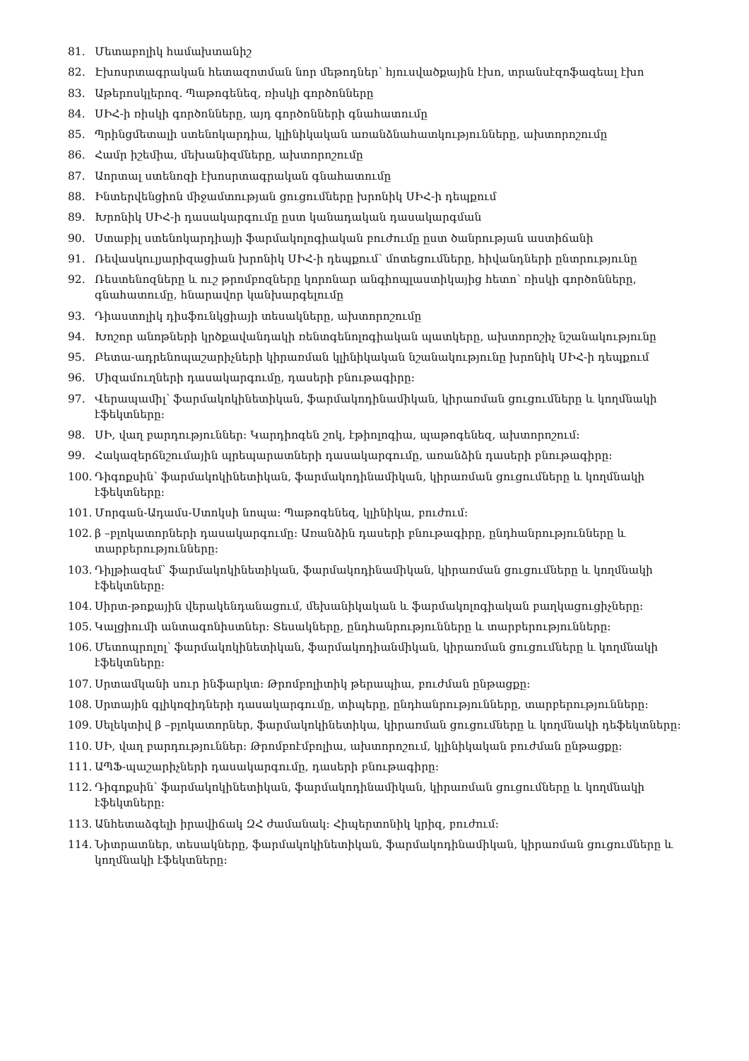81. Մետաբոլիկ համախտանիշ
82. Էխոսրտագրական հետազոտման նոր մեթոդներ՝ հյուսվածքային էխո, տրանսէզոֆագեալ էխո
83. Աթերոսկլերոզ. Պաթոգենեզ, ռիսկի գործոնները
84. ՍԻՀ-ի ռիսկի գործոնները, այդ գործոնների գնահատումը
85. Պրինցմետալի ստենոկարդիա, կլինիկական առանձնահատկությունները, ախտորոշումը
86. Համր իշեմիա, մեխանիզմները, ախտորոշումը
87. Աորտալ ստենոզի էխոսրտագրական գնահատումը
88. Ինտերվենցիոն միջամտության ցուցումները խրոնիկ ՍԻՀ-ի դեպքում
89. Խրոնիկ ՍԻՀ-ի դասակարգումը ըստ կանադական դասակարգման
90. Ստաբիլ ստենոկարդիայի ֆարմակոլոգիական բուժումը ըստ ծանրության աստիճանի
91. Ռեվասկուլյարիզացիան խրոնիկ ՍԻՀ-ի դեպքում՝ մոտեցումները, հիվանդների ընտրությունը
92. Ռեստենոզները և ուշ թրոմբոզները կորոնար անգիոպլաստիկայից հետո՝ ռիսկի գործոնները, գնահատումը, հնարավոր կանխարգելումը
93. Դիաստոլիկ դիսֆունկցիայի տեսակները, ախտորոշումը
94. Խոշոր անոթների կրծքավանդակի ռենտգենոլոգիական պատկերը, ախտորոշիչ նշանակությունը
95. Բետա-ադրենոպաշարիչների կիրառման կլինիկական նշանակությունը խրոնիկ ՍԻՀ-ի դեպքում
96. Միզամուղների դասակարգումը, դասերի բնութագիրը:
97. Վերապամիլ՝ ֆարմակոկինետիկան, ֆարմակոդինամիկան, կիրառման ցուցումները և կողմնակի էֆեկտները:
98. ՍԻ, վաղ բարդություններ: Կարդիոգեն շոկ, էթիոլոգիա, պաթոգենեզ, ախտորոշում:
99. Հակազերճնշումային պրեպարատների դասակարգումը, առանձին դասերի բնութագիրը:
100. Դիգոքսին՝ ֆարմակոկինետիկան, ֆարմակոդինամիկան, կիրառման ցուցումները և կողմնակի էֆեկտները:
101. Մորգան-Ադամս-Ստոկսի նոպա: Պաթոգենեզ, կլինիկա, բուժում:
102. β –բլոկատորների դասակարգումը: Առանձին դասերի բնութագիրը, ընդհանրությունները և տարբերությունները:
103. Դիլթիազեմ՝ ֆարմակոկինետիկան, ֆարմակոդինամիկան, կիրառման ցուցումները և կողմնակի էֆեկտները:
104. Սիրտ-թոքային վերակենդանացում, մեխանիկական և ֆարմակոլոգիական բաղկացուցիչները:
105. Կալցիումի անտագոնիստներ: Տեսակները, ընդհանրությունները և տարբերությունները:
106. Մետոպրոլոլ՝ ֆարմակոկինետիկան, ֆարմակոդիանմիկան, կիրառման ցուցումները և կողմնակի էֆեկտները:
107. Սրտամկանի սուր ինֆարկտ: Թրոմբոլիտիկ թերապիա, բուժման ընթացքը:
108. Սրտային գլիկոզիդների դասակարգումը, տիպերը, ընդհանրությունները, տարբերությունները:
109. Սելեկտիվ β –բլոկատորներ, ֆարմակոկինետիկա, կիրառման ցուցումները և կողմնակի դեֆեկտները:
110. ՍԻ, վաղ բարդություններ: Թրոմբոէմբոլիա, ախտորոշում, կլինիկական բուժման ընթացքը:
111. ԱՊՖ-պաշարիչների դասակարգումը, դասերի բնութագիրը:
112. Դիգոքսին՝ ֆարմակոկինետիկան, ֆարմակոդինամիկան, կիրառման ցուցումները և կողմնակի էֆեկտները:
113. Անհետաձգելի իրավիճակ ԶՀ ժամանակ: Հիպերտոնիկ կրիզ, բուժում:
114. Նիտրատներ, տեսակները, ֆարմակոկինետիկան, ֆարմակոդինամիկան, կիրառման ցուցումները և կողմնակի էֆեկտները: